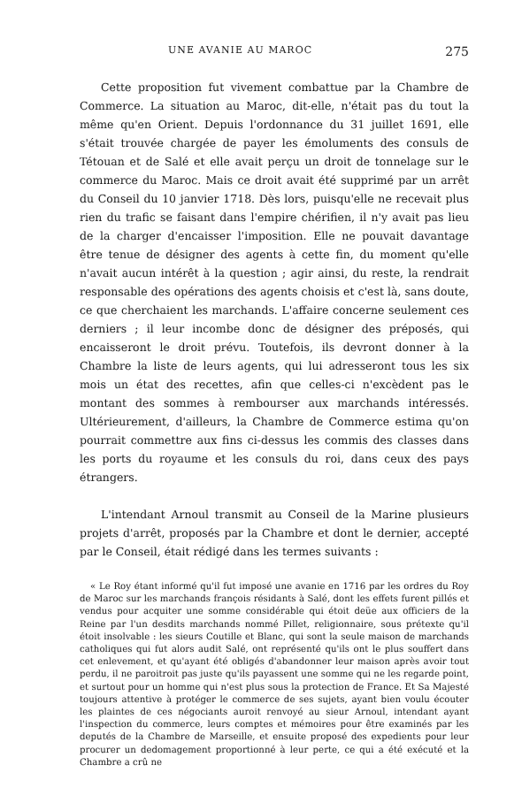UNE AVANIE AU MAROC 275
Cette proposition fut vivement combattue par la Chambre de Commerce. La situation au Maroc, dit-elle, n'était pas du tout la même qu'en Orient. Depuis l'ordonnance du 31 juillet 1691, elle s'était trouvée chargée de payer les émoluments des consuls de Tétouan et de Salé et elle avait perçu un droit de tonnelage sur le commerce du Maroc. Mais ce droit avait été supprimé par un arrêt du Conseil du 10 janvier 1718. Dès lors, puisqu'elle ne recevait plus rien du trafic se faisant dans l'empire chérifien, il n'y avait pas lieu de la charger d'encaisser l'imposition. Elle ne pouvait davantage être tenue de désigner des agents à cette fin, du moment qu'elle n'avait aucun intérêt à la question ; agir ainsi, du reste, la rendrait responsable des opérations des agents choisis et c'est là, sans doute, ce que cherchaient les marchands. L'affaire concerne seulement ces derniers ; il leur incombe donc de désigner des préposés, qui encaisseront le droit prévu. Toutefois, ils devront donner à la Chambre la liste de leurs agents, qui lui adresseront tous les six mois un état des recettes, afin que celles-ci n'excèdent pas le montant des sommes à rembourser aux marchands intéressés. Ultérieurement, d'ailleurs, la Chambre de Commerce estima qu'on pourrait commettre aux fins ci-dessus les commis des classes dans les ports du royaume et les consuls du roi, dans ceux des pays étrangers.
L'intendant Arnoul transmit au Conseil de la Marine plusieurs projets d'arrêt, proposés par la Chambre et dont le dernier, accepté par le Conseil, était rédigé dans les termes suivants :
« Le Roy étant informé qu'il fut imposé une avanie en 1716 par les ordres du Roy de Maroc sur les marchands françois résidants à Salé, dont les effets furent pillés et vendus pour acquiter une somme considérable qui étoit deüe aux officiers de la Reine par l'un desdits marchands nommé Pillet, religionnaire, sous prétexte qu'il étoit insolvable : les sieurs Coutille et Blanc, qui sont la seule maison de marchands catholiques qui fut alors audit Salé, ont représenté qu'ils ont le plus souffert dans cet enlevement, et qu'ayant été obligés d'abandonner leur maison après avoir tout perdu, il ne paroitroit pas juste qu'ils payassent une somme qui ne les regarde point, et surtout pour un homme qui n'est plus sous la protection de France. Et Sa Majesté toujours attentive à protéger le commerce de ses sujets, ayant bien voulu écouter les plaintes de ces négociants auroit renvoyé au sieur Arnoul, intendant ayant l'inspection du commerce, leurs comptes et mémoires pour être examinés par les deputés de la Chambre de Marseille, et ensuite proposé des expedients pour leur procurer un dedomagement proportionné à leur perte, ce qui a été exécuté et la Chambre a crû ne